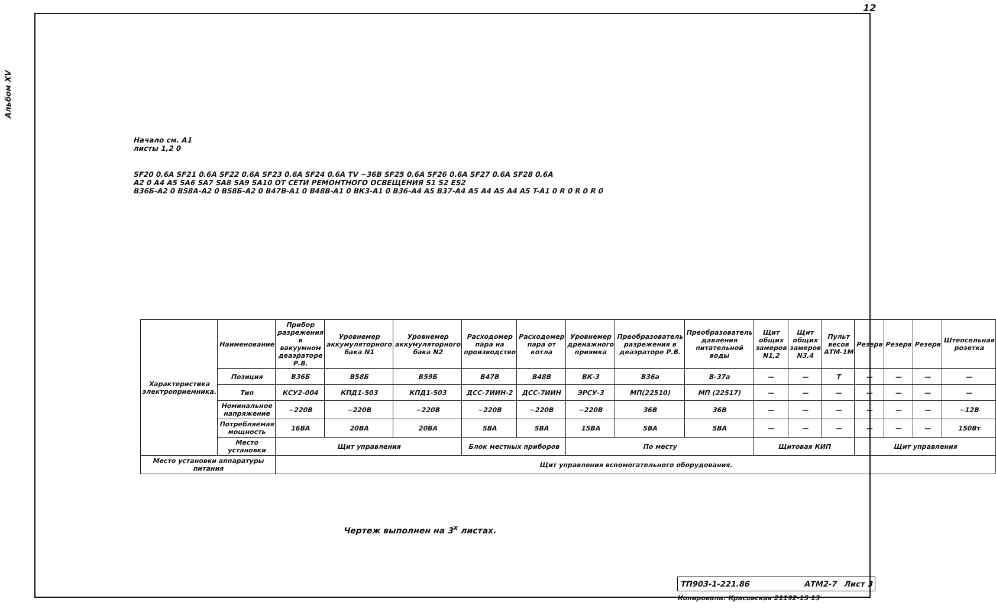12
Альбом XV
Начало см. A1
листы 1,2 0
SF20 0.6A SF21 0.6A SF22 0.6A SF23 0.6A SF24 0.6A TV ~36B SF25 0.6A SF26 0.6A SF27 0.6A SF28 0.6A
A2 0 A4 A5 SA6 SA7 SA8 SA9 SA10 ОТ СЕТИ РЕМОНТНОГО ОСВЕЩЕНИЯ S1 S2 ES2
B36Б-A2 0 B58А-A2 0 B58Б-A2 0 B47В-A1 0 B48В-A1 0 BК3-A1 0 B36-A4 A5 B37-A4 A5 A4 A5 A4 A5 T-A1 0 R 0 R 0 R 0
| Характеристика электроприемника. | Наименование | Прибор разрежения в вакуумном деаэраторе Р.В. | Уровнемер аккумуляторного бака N1 | Уровнемер аккумуляторного бака N2 | Расходомер пара на производство | Расходомер пара от котла | Уровнемер дренажного приямка | Преобразователь разрежения в деаэраторе Р.В. | Преобразователь давления питательной воды | Щит общих замеров N1,2 | Щит общих замеров N3,4 | Пульт весов АТМ-1М | Резерв | Резерв | Резерв | Штепсельная розетка |
| | Позиция | B36Б | B58Б | B59Б | B47В | B48В | BК-3 | B36а | B-37а | — | — | T | — | — | — | — |
| | Тип | КСУ2-004 | КПД1-503 | КПД1-503 | ДСС-7ИИН-2 | ДСС-7ИИН | ЭРСУ-3 | МП(22510) | МП (22517) | — | — | — | — | — | — | — |
| | Номинальное напряжение | ~220В | ~220В | ~220В | ~220В | ~220В | ~220В | 36В | 36В | — | — | — | — | — | — | ~12В |
| | Потребляемая мощность | 16ВА | 20ВА | 20ВА | 5ВА | 5ВА | 15ВА | 5ВА | 5ВА | — | — | — | — | — | — | 150Вт |
| | Место установки | Щит управления | | | Блок местных приборов | | По месту | | | Щитовая КИП | | | Щит управления | | | |
| Место установки аппаратуры питания | | Щит управления вспомогательного оборудования. | | | | | | | | | | | | | | |
Чертеж выполнен на 3<sup>х</sup> листах.
ТП903-1-221.86 АТМ2-7 Лист 3
Копировала: Красовская 21192-15 13